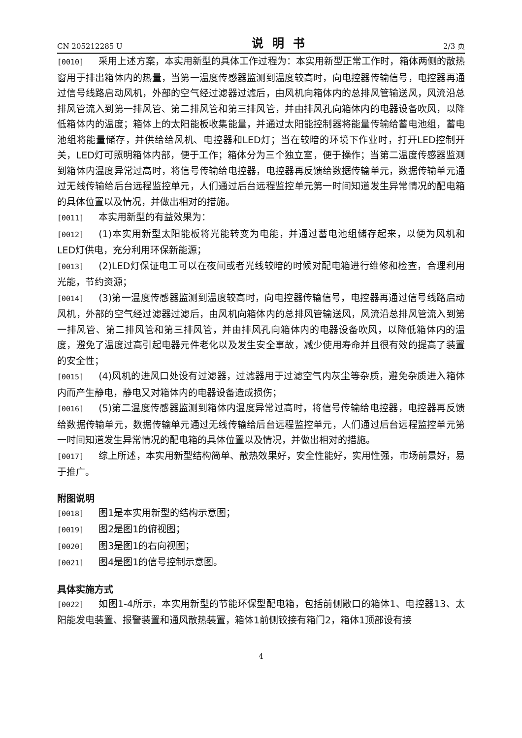CN 205212285 U 说明书 2/3 页
[0010] 采用上述方案，本实用新型的具体工作过程为：本实用新型正常工作时，箱体两侧的散热窗用于排出箱体内的热量，当第一温度传感器监测到温度较高时，向电控器传输信号，电控器再通过信号线路启动风机，外部的空气经过滤器过滤后，由风机向箱体内的总排风管输送风，风流沿总排风管流入到第一排风管、第二排风管和第三排风管，并由排风孔向箱体内的电器设备吹风，以降低箱体内的温度；箱体上的太阳能板收集能量，并通过太阳能控制器将能量传输给蓄电池组，蓄电池组将能量储存，并供给给风机、电控器和LED灯；当在较暗的环境下作业时，打开LED控制开关，LED灯可照明箱体内部，便于工作；箱体分为三个独立室，便于操作；当第二温度传感器监测到箱体内温度异常过高时，将信号传输给电控器，电控器再反馈给数据传输单元，数据传输单元通过无线传输给后台远程监控单元，人们通过后台远程监控单元第一时间知道发生异常情况的配电箱的具体位置以及情况，并做出相对的措施。
[0011] 本实用新型的有益效果为：
[0012] (1)本实用新型太阳能板将光能转变为电能，并通过蓄电池组储存起来，以便为风机和LED灯供电，充分利用环保新能源；
[0013] (2)LED灯保证电工可以在夜间或者光线较暗的时候对配电箱进行维修和检查，合理利用光能，节约资源；
[0014] (3)第一温度传感器监测到温度较高时，向电控器传输信号，电控器再通过信号线路启动风机，外部的空气经过滤器过滤后，由风机向箱体内的总排风管输送风，风流沿总排风管流入到第一排风管、第二排风管和第三排风管，并由排风孔向箱体内的电器设备吹风，以降低箱体内的温度，避免了温度过高引起电器元件老化以及发生安全事故，减少使用寿命并且很有效的提高了装置的安全性；
[0015] (4)风机的进风口处设有过滤器，过滤器用于过滤空气内灰尘等杂质，避免杂质进入箱体内而产生静电，静电又对箱体内的电器设备造成损伤；
[0016] (5)第二温度传感器监测到箱体内温度异常过高时，将信号传输给电控器，电控器再反馈给数据传输单元，数据传输单元通过无线传输给后台远程监控单元，人们通过后台远程监控单元第一时间知道发生异常情况的配电箱的具体位置以及情况，并做出相对的措施。
[0017] 综上所述，本实用新型结构简单、散热效果好，安全性能好，实用性强，市场前景好，易于推广。
附图说明
[0018] 图1是本实用新型的结构示意图；
[0019] 图2是图1的俯视图；
[0020] 图3是图1的右向视图；
[0021] 图4是图1的信号控制示意图。
具体实施方式
[0022] 如图1-4所示，本实用新型的节能环保型配电箱，包括前侧敞口的箱体1、电控器13、太阳能发电装置、报警装置和通风散热装置，箱体1前侧铰接有箱门2，箱体1顶部设有接
4